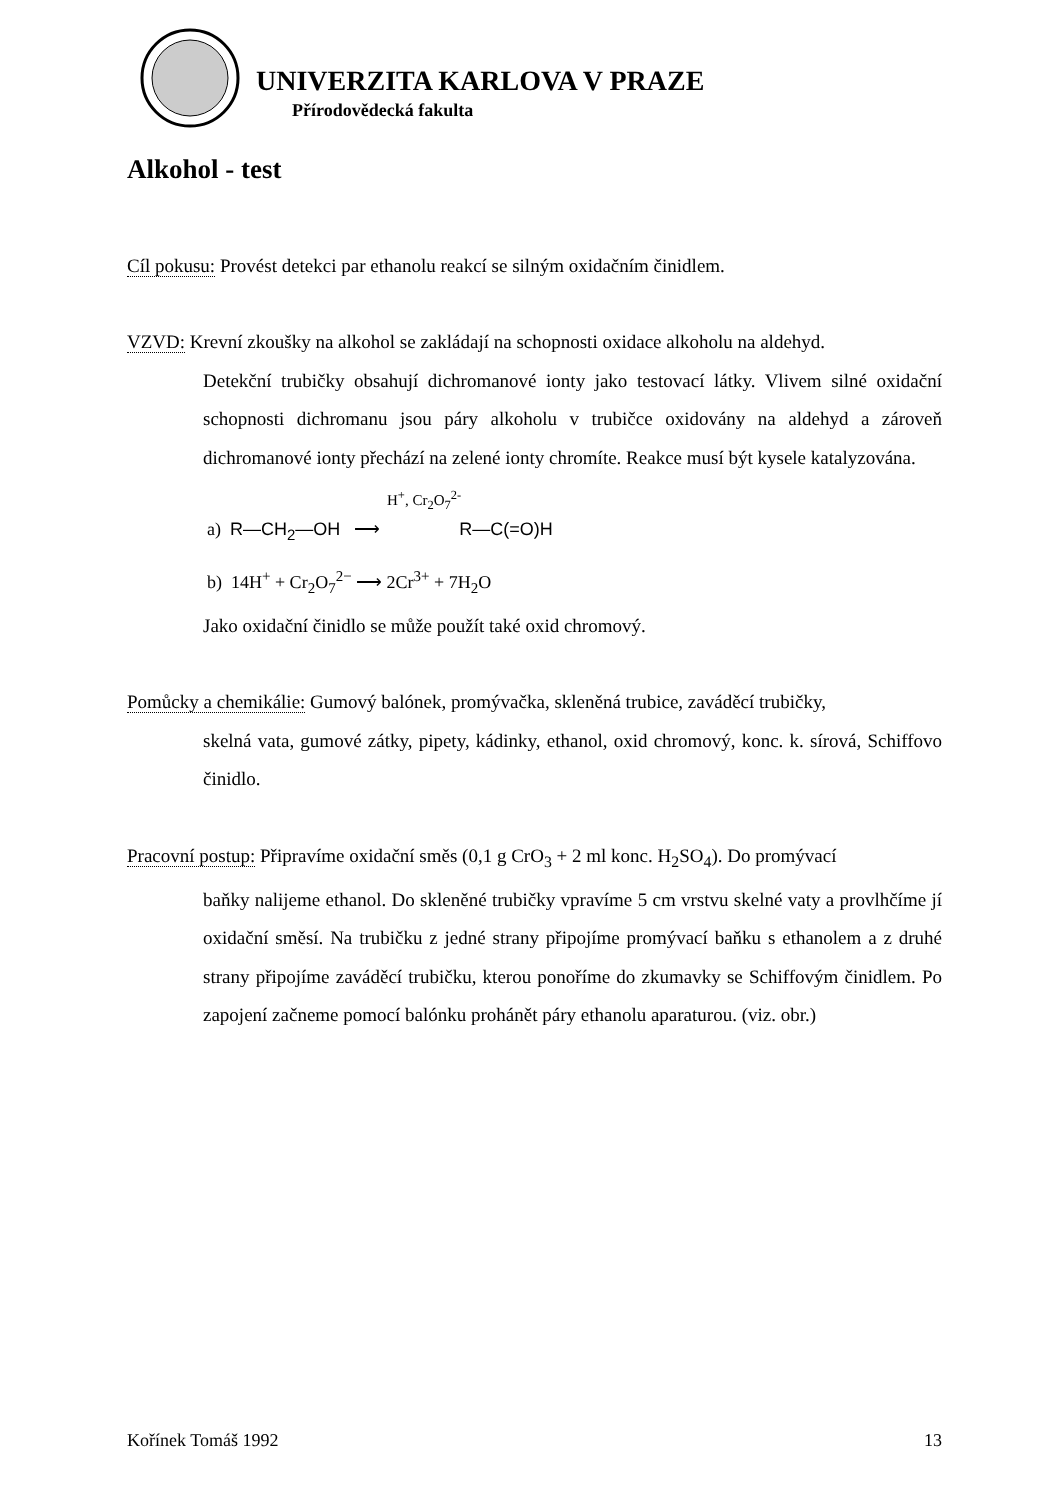UNIVERZITA KARLOVA V PRAZE
Přírodovědecká fakulta
Alkohol - test
Cíl pokusu: Provést detekci par ethanolu reakcí se silným oxidačním činidlem.
VZVD: Krevní zkoušky na alkohol se zakládají na schopnosti oxidace alkoholu na aldehyd.
Detekční trubičky obsahují dichromanové ionty jako testovací látky. Vlivem silné oxidační schopnosti dichromanu jsou páry alkoholu v trubičce oxidovány na aldehyd a zároveň dichromanové ionty přechází na zelené ionty chromíte. Reakce musí být kysele katalyzována.
H<sup>+</sup>, Cr<sub>2</sub>O<sub>7</sub><sup>2-</sup>
a) R—CH<sub>2</sub>—OH ⟶ R—C(=O)H
b) 14H<sup>+</sup> + Cr<sub>2</sub>O<sub>7</sub><sup>2−</sup> ⟶ 2Cr<sup>3+</sup> + 7H<sub>2</sub>O
Jako oxidační činidlo se může použít také oxid chromový.
Pomůcky a chemikálie: Gumový balónek, promývačka, skleněná trubice, zaváděcí trubičky,
skelná vata, gumové zátky, pipety, kádinky, ethanol, oxid chromový, konc. k. sírová, Schiffovo činidlo.
Pracovní postup: Připravíme oxidační směs (0,1 g CrO<sub>3</sub> + 2 ml konc. H<sub>2</sub>SO<sub>4</sub>). Do promývací
baňky nalijeme ethanol. Do skleněné trubičky vpravíme 5 cm vrstvu skelné vaty a provlhčíme jí oxidační směsí. Na trubičku z jedné strany připojíme promývací baňku s ethanolem a z druhé strany připojíme zaváděcí trubičku, kterou ponoříme do zkumavky se Schiffovým činidlem. Po zapojení začneme pomocí balónku prohánět páry ethanolu aparaturou. (viz. obr.)
Kořínek Tomáš 1992 13